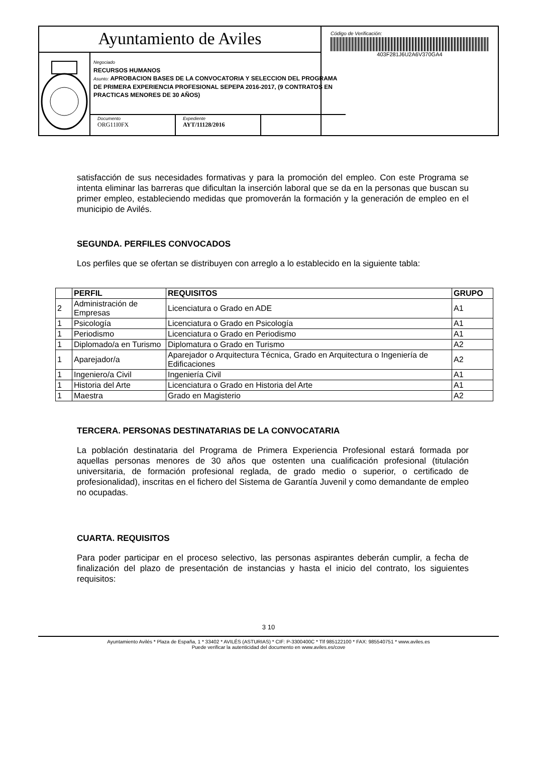Ayuntamiento de Aviles
Negociado
RECURSOS HUMANOS
Asunto: APROBACION BASES DE LA CONVOCATORIA Y SELECCION DEL PROGRAMA DE PRIMERA EXPERIENCIA PROFESIONAL SEPEPA 2016-2017, (9 CONTRATOS EN PRACTICAS MENORES DE 30 AÑOS)
Documento
ORG11I0FX
Expediente
AYT/11128/2016
Código de Verificación:
403F281J6U2A6V370GA4
satisfacción de sus necesidades formativas y para la promoción del empleo. Con este Programa se intenta eliminar las barreras que dificultan la inserción laboral que se da en la personas que buscan su primer empleo, estableciendo medidas que promoverán la formación y la generación de empleo en el municipio de Avilés.
SEGUNDA. PERFILES CONVOCADOS
Los perfiles que se ofertan se distribuyen con arreglo a lo establecido en la siguiente tabla:
| | PERFIL | REQUISITOS | GRUPO |
| --- | --- | --- | --- |
| 2 | Administración de Empresas | Licenciatura o Grado en ADE | A1 |
| 1 | Psicología | Licenciatura o Grado en Psicología | A1 |
| 1 | Periodismo | Licenciatura o Grado en Periodismo | A1 |
| 1 | Diplomado/a en Turismo | Diplomatura o Grado en Turismo | A2 |
| 1 | Aparejador/a | Aparejador o Arquitectura Técnica, Grado en Arquitectura o Ingeniería de Edificaciones | A2 |
| 1 | Ingeniero/a Civil | Ingeniería Civil | A1 |
| 1 | Historia del Arte | Licenciatura o Grado en Historia del Arte | A1 |
| 1 | Maestra | Grado en Magisterio | A2 |
TERCERA. PERSONAS DESTINATARIAS DE LA CONVOCATARIA
La población destinataria del Programa de Primera Experiencia Profesional estará formada por aquellas personas menores de 30 años que ostenten una cualificación profesional (titulación universitaria, de formación profesional reglada, de grado medio o superior, o certificado de profesionalidad), inscritas en el fichero del Sistema de Garantía Juvenil y como demandante de empleo no ocupadas.
CUARTA. REQUISITOS
Para poder participar en el proceso selectivo, las personas aspirantes deberán cumplir, a fecha de finalización del plazo de presentación de instancias y hasta el inicio del contrato, los siguientes requisitos:
3 10
Ayuntamiento Avilés * Plaza de España, 1 * 33402 * AVILÉS (ASTURIAS) * CIF: P-3300400C * Tlf 985122100 * FAX: 985540751 * www.aviles.es
Puede verificar la autenticidad del documento en www.aviles.es/cove